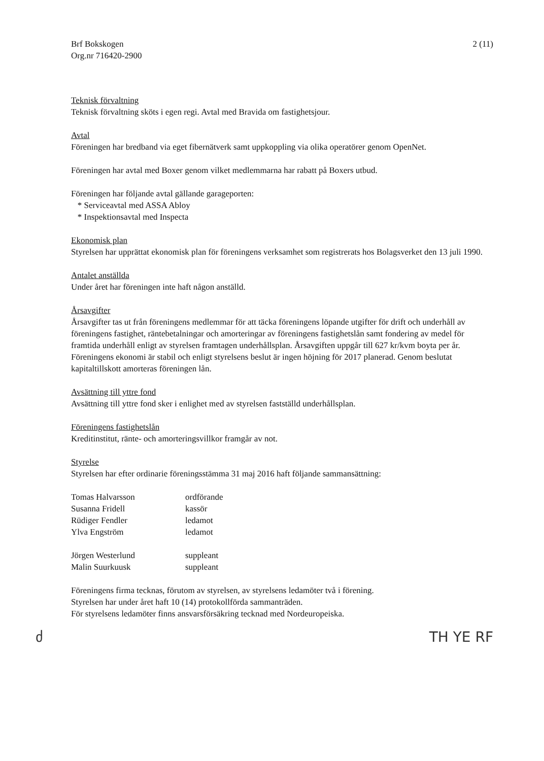Brf Bokskogen
Org.nr 716420-2900
2 (11)
Teknisk förvaltning
Teknisk förvaltning sköts i egen regi. Avtal med Bravida om fastighetsjour.
Avtal
Föreningen har bredband via eget fibernätverk samt uppkoppling via olika operatörer genom OpenNet.
Föreningen har avtal med Boxer genom vilket medlemmarna har rabatt på Boxers utbud.
Föreningen har följande avtal gällande garageporten:
* Serviceavtal med ASSA Abloy
* Inspektionsavtal med Inspecta
Ekonomisk plan
Styrelsen har upprättat ekonomisk plan för föreningens verksamhet som registrerats hos Bolagsverket den 13 juli 1990.
Antalet anställda
Under året har föreningen inte haft någon anställd.
Årsavgifter
Årsavgifter tas ut från föreningens medlemmar för att täcka föreningens löpande utgifter för drift och underhåll av föreningens fastighet, räntebetalningar och amorteringar av föreningens fastighetslån samt fondering av medel för framtida underhåll enligt av styrelsen framtagen underhållsplan. Årsavgiften uppgår till 627 kr/kvm boyta per år.
Föreningens ekonomi är stabil och enligt styrelsens beslut är ingen höjning för 2017 planerad. Genom beslutat kapitaltillskott amorteras föreningen lån.
Avsättning till yttre fond
Avsättning till yttre fond sker i enlighet med av styrelsen fastställd underhållsplan.
Föreningens fastighetslån
Kreditinstitut, ränte- och amorteringsvillkor framgår av not.
Styrelse
Styrelsen har efter ordinarie föreningsstämma 31 maj 2016 haft följande sammansättning:
| Tomas Halvarsson | ordförande |
| Susanna Fridell | kassör |
| Rüdiger Fendler | ledamot |
| Ylva Engström | ledamot |
| Jörgen Westerlund | suppleant |
| Malin Suurkuusk | suppleant |
Föreningens firma tecknas, förutom av styrelsen, av styrelsens ledamöter två i förening.
Styrelsen har under året haft 10 (14) protokollförda sammanträden.
För styrelsens ledamöter finns ansvarsförsäkring tecknad med Nordeuropeiska.
ძ TH YE RF